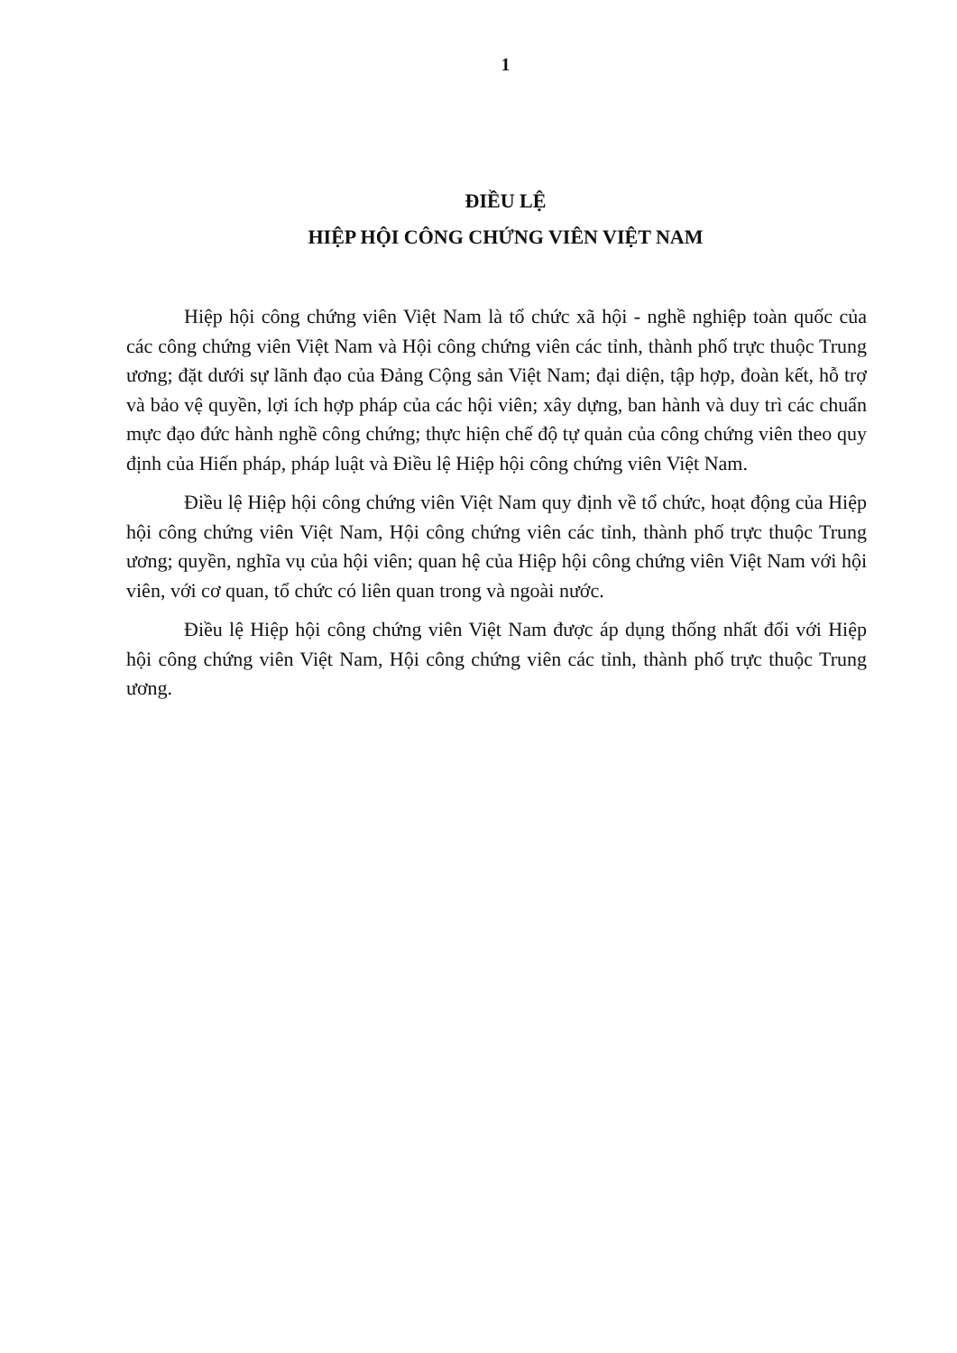1
ĐIỀU LỆ
HIỆP HỘI CÔNG CHỨNG VIÊN VIỆT NAM
Hiệp hội công chứng viên Việt Nam là tổ chức xã hội - nghề nghiệp toàn quốc của các công chứng viên Việt Nam và Hội công chứng viên các tỉnh, thành phố trực thuộc Trung ương; đặt dưới sự lãnh đạo của Đảng Cộng sản Việt Nam; đại diện, tập hợp, đoàn kết, hỗ trợ và bảo vệ quyền, lợi ích hợp pháp của các hội viên; xây dựng, ban hành và duy trì các chuẩn mực đạo đức hành nghề công chứng; thực hiện chế độ tự quản của công chứng viên theo quy định của Hiến pháp, pháp luật và Điều lệ Hiệp hội công chứng viên Việt Nam.
Điều lệ Hiệp hội công chứng viên Việt Nam quy định về tổ chức, hoạt động của Hiệp hội công chứng viên Việt Nam, Hội công chứng viên các tỉnh, thành phố trực thuộc Trung ương; quyền, nghĩa vụ của hội viên; quan hệ của Hiệp hội công chứng viên Việt Nam với hội viên, với cơ quan, tổ chức có liên quan trong và ngoài nước.
Điều lệ Hiệp hội công chứng viên Việt Nam được áp dụng thống nhất đối với Hiệp hội công chứng viên Việt Nam, Hội công chứng viên các tỉnh, thành phố trực thuộc Trung ương.